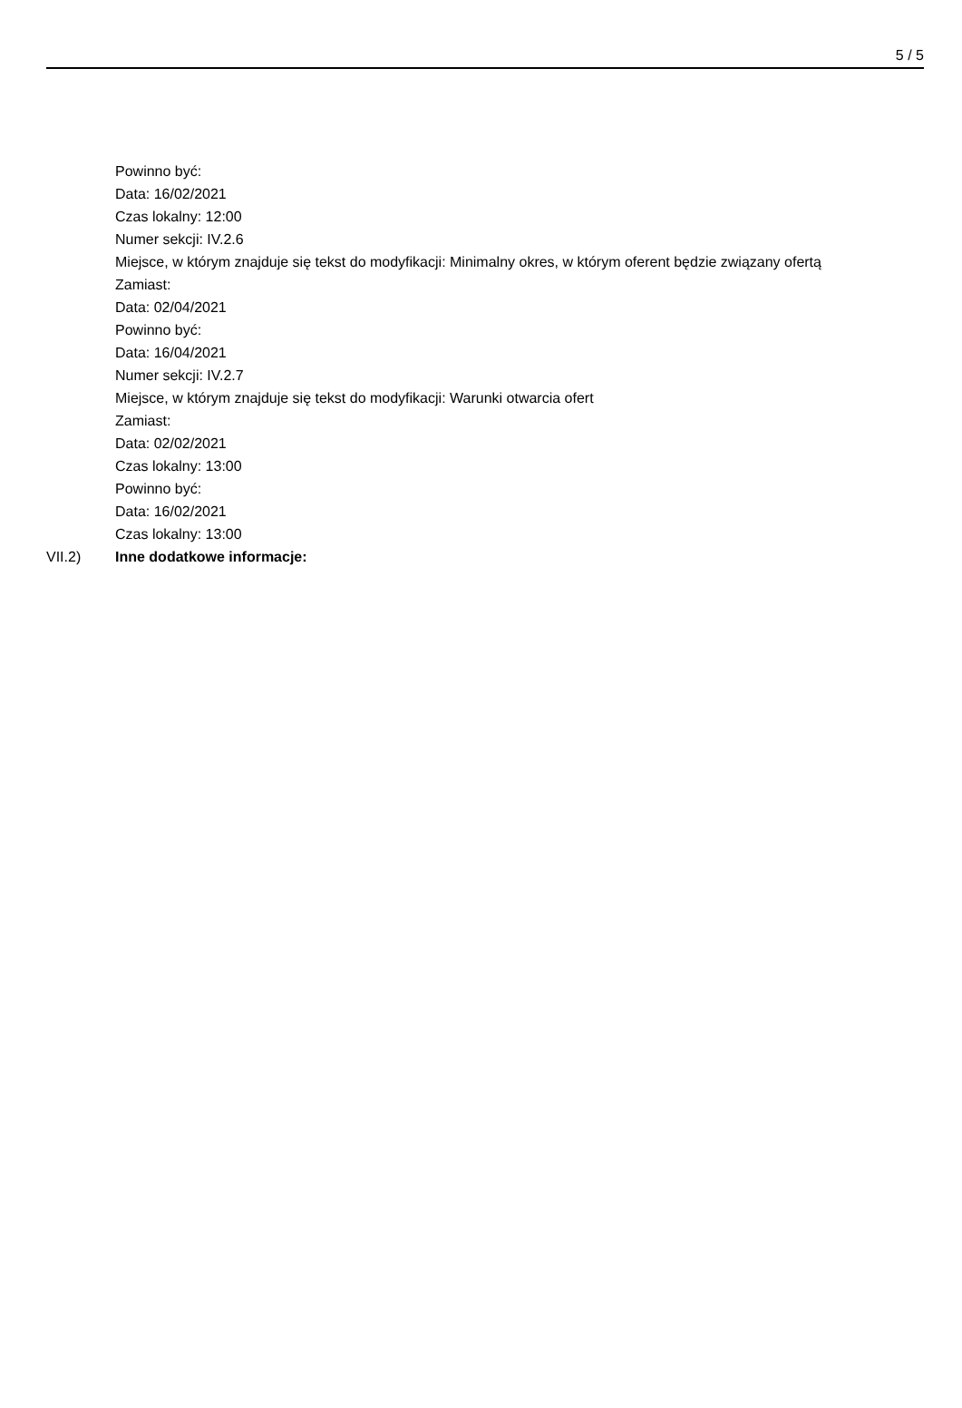5 / 5
Powinno być:
Data: 16/02/2021
Czas lokalny: 12:00
Numer sekcji: IV.2.6
Miejsce, w którym znajduje się tekst do modyfikacji: Minimalny okres, w którym oferent będzie związany ofertą
Zamiast:
Data: 02/04/2021
Powinno być:
Data: 16/04/2021
Numer sekcji: IV.2.7
Miejsce, w którym znajduje się tekst do modyfikacji: Warunki otwarcia ofert
Zamiast:
Data: 02/02/2021
Czas lokalny: 13:00
Powinno być:
Data: 16/02/2021
Czas lokalny: 13:00
VII.2) Inne dodatkowe informacje: